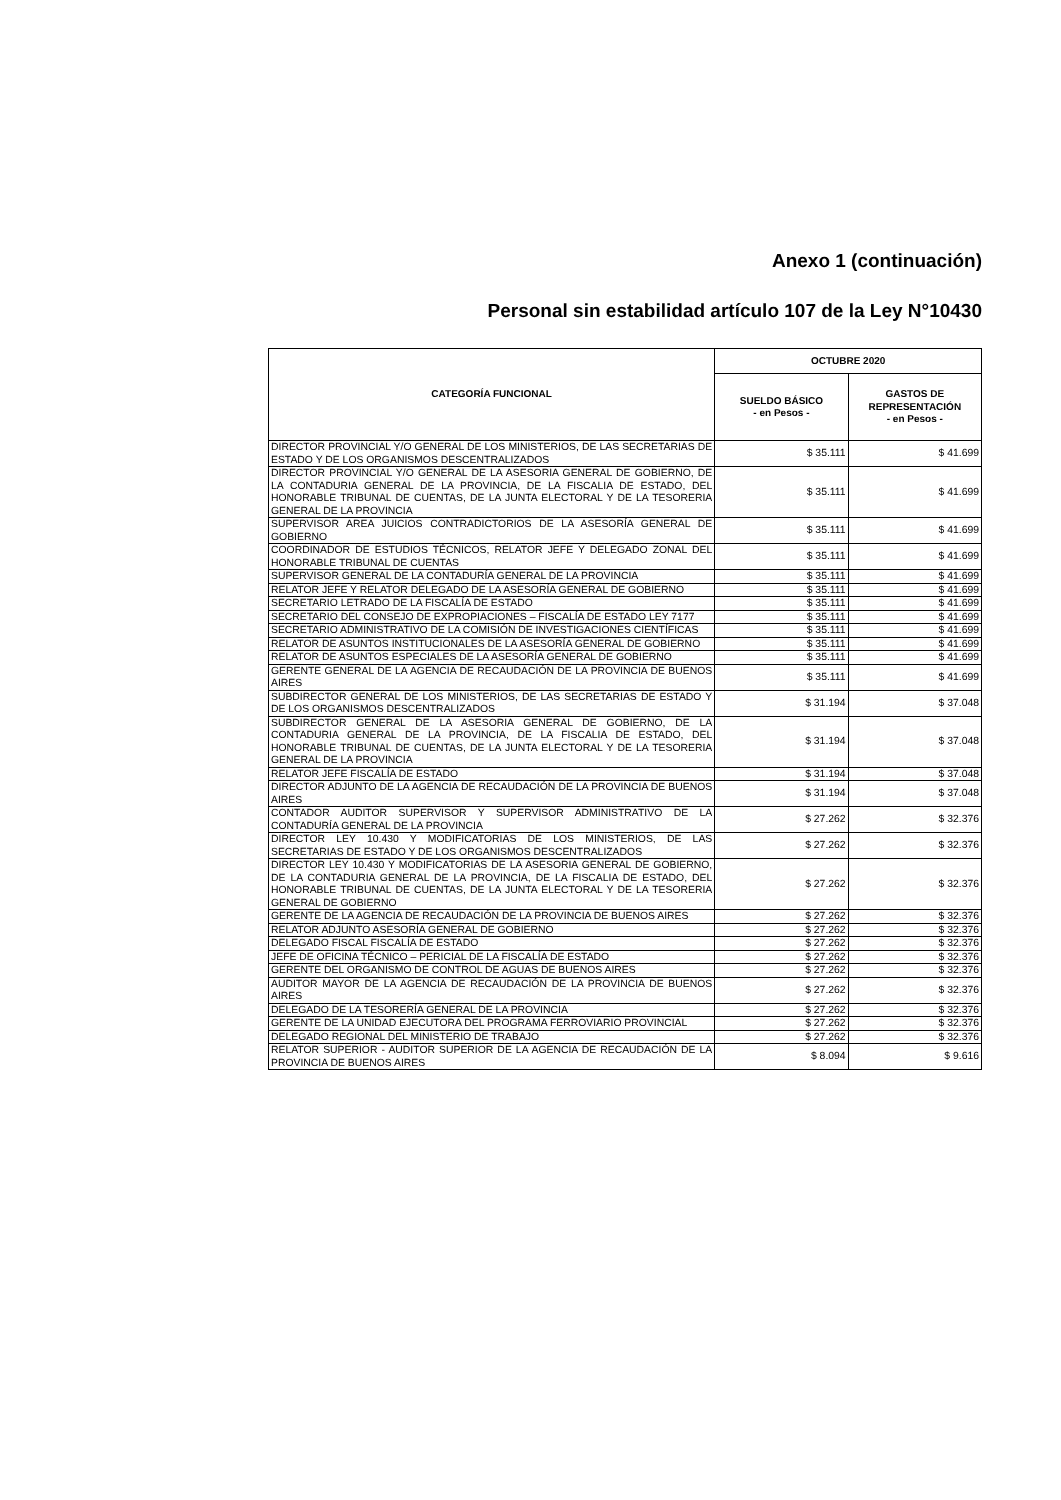Anexo 1 (continuación)
Personal sin estabilidad artículo 107 de la Ley N°10430
| CATEGORÍA FUNCIONAL | OCTUBRE 2020 | |
| --- | --- | --- |
| | SUELDO BÁSICO - en Pesos - | GASTOS DE REPRESENTACIÓN - en Pesos - |
| DIRECTOR PROVINCIAL Y/O GENERAL DE LOS MINISTERIOS, DE LAS SECRETARIAS DE ESTADO Y DE LOS ORGANISMOS DESCENTRALIZADOS | $ 35.111 | $ 41.699 |
| DIRECTOR PROVINCIAL Y/O GENERAL DE LA ASESORIA GENERAL DE GOBIERNO, DE LA CONTADURIA GENERAL DE LA PROVINCIA, DE LA FISCALIA DE ESTADO, DEL HONORABLE TRIBUNAL DE CUENTAS, DE LA JUNTA ELECTORAL Y DE LA TESORERIA GENERAL DE LA PROVINCIA | $ 35.111 | $ 41.699 |
| SUPERVISOR AREA JUICIOS CONTRADICTORIOS DE LA ASESORÍA GENERAL DE GOBIERNO | $ 35.111 | $ 41.699 |
| COORDINADOR DE ESTUDIOS TÉCNICOS, RELATOR JEFE Y DELEGADO ZONAL DEL HONORABLE TRIBUNAL DE CUENTAS | $ 35.111 | $ 41.699 |
| SUPERVISOR GENERAL DE LA CONTADURÍA GENERAL DE LA PROVINCIA | $ 35.111 | $ 41.699 |
| RELATOR JEFE Y RELATOR DELEGADO DE LA ASESORÍA GENERAL DE GOBIERNO | $ 35.111 | $ 41.699 |
| SECRETARIO LETRADO DE LA FISCALÍA DE ESTADO | $ 35.111 | $ 41.699 |
| SECRETARIO DEL CONSEJO DE EXPROPIACIONES – FISCALÍA DE ESTADO LEY 7177 | $ 35.111 | $ 41.699 |
| SECRETARIO ADMINISTRATIVO DE LA COMISIÓN DE INVESTIGACIONES CIENTÍFICAS | $ 35.111 | $ 41.699 |
| RELATOR DE ASUNTOS INSTITUCIONALES DE LA ASESORÍA GENERAL DE GOBIERNO | $ 35.111 | $ 41.699 |
| RELATOR DE ASUNTOS ESPECIALES DE LA ASESORÍA GENERAL DE GOBIERNO | $ 35.111 | $ 41.699 |
| GERENTE GENERAL DE LA AGENCIA DE RECAUDACIÓN DE LA PROVINCIA DE BUENOS AIRES | $ 35.111 | $ 41.699 |
| SUBDIRECTOR GENERAL DE LOS MINISTERIOS, DE LAS SECRETARIAS DE ESTADO Y DE LOS ORGANISMOS DESCENTRALIZADOS | $ 31.194 | $ 37.048 |
| SUBDIRECTOR GENERAL DE LA ASESORIA GENERAL DE GOBIERNO, DE LA CONTADURIA GENERAL DE LA PROVINCIA, DE LA FISCALIA DE ESTADO, DEL HONORABLE TRIBUNAL DE CUENTAS, DE LA JUNTA ELECTORAL Y DE LA TESORERIA GENERAL DE LA PROVINCIA | $ 31.194 | $ 37.048 |
| RELATOR JEFE FISCALÍA DE ESTADO | $ 31.194 | $ 37.048 |
| DIRECTOR ADJUNTO DE LA AGENCIA DE RECAUDACIÓN DE LA PROVINCIA DE BUENOS AIRES | $ 31.194 | $ 37.048 |
| CONTADOR AUDITOR SUPERVISOR Y SUPERVISOR ADMINISTRATIVO DE LA CONTADURÍA GENERAL DE LA PROVINCIA | $ 27.262 | $ 32.376 |
| DIRECTOR LEY 10.430 Y MODIFICATORIAS DE LOS MINISTERIOS, DE LAS SECRETARIAS DE ESTADO Y DE LOS ORGANISMOS DESCENTRALIZADOS | $ 27.262 | $ 32.376 |
| DIRECTOR LEY 10.430 Y MODIFICATORIAS DE LA ASESORIA GENERAL DE GOBIERNO, DE LA CONTADURIA GENERAL DE LA PROVINCIA, DE LA FISCALIA DE ESTADO, DEL HONORABLE TRIBUNAL DE CUENTAS, DE LA JUNTA ELECTORAL Y DE LA TESORERIA GENERAL DE GOBIERNO | $ 27.262 | $ 32.376 |
| GERENTE DE LA AGENCIA DE RECAUDACIÓN DE LA PROVINCIA DE BUENOS AIRES | $ 27.262 | $ 32.376 |
| RELATOR ADJUNTO ASESORÍA GENERAL DE GOBIERNO | $ 27.262 | $ 32.376 |
| DELEGADO FISCAL FISCALÍA DE ESTADO | $ 27.262 | $ 32.376 |
| JEFE DE OFICINA TÉCNICO – PERICIAL DE LA FISCALÍA DE ESTADO | $ 27.262 | $ 32.376 |
| GERENTE DEL ORGANISMO DE CONTROL DE AGUAS DE BUENOS AIRES | $ 27.262 | $ 32.376 |
| AUDITOR MAYOR DE LA AGENCIA DE RECAUDACIÓN DE LA PROVINCIA DE BUENOS AIRES | $ 27.262 | $ 32.376 |
| DELEGADO DE LA TESORERÍA GENERAL DE LA PROVINCIA | $ 27.262 | $ 32.376 |
| GERENTE DE LA UNIDAD EJECUTORA DEL PROGRAMA FERROVIARIO PROVINCIAL | $ 27.262 | $ 32.376 |
| DELEGADO REGIONAL DEL MINISTERIO DE TRABAJO | $ 27.262 | $ 32.376 |
| RELATOR SUPERIOR - AUDITOR SUPERIOR DE LA AGENCIA DE RECAUDACIÓN DE LA PROVINCIA DE BUENOS AIRES | $ 8.094 | $ 9.616 |